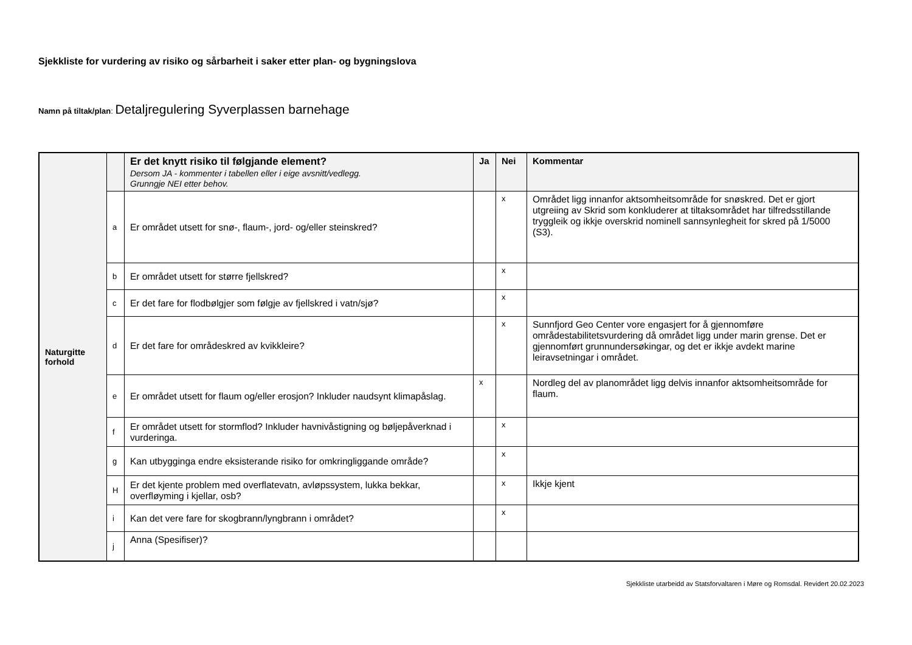Sjekkliste for vurdering av risiko og sårbarheit i saker etter plan- og bygningslova
Namn på tiltak/plan: Detaljregulering Syverplassen barnehage
| Naturgitte forhold | | Er det knytt risiko til følgjande element? Dersom JA - kommenter i tabellen eller i eige avsnitt/vedlegg. Grunngje NEI etter behov. | Ja | Nei | Kommentar |
| | a | Er området utsett for snø-, flaum-, jord- og/eller steinskred? | | x | Området ligg innanfor aktsomheitsområde for snøskred. Det er gjort utgreiing av Skrid som konkluderer at tiltaksområdet har tilfredsstillande tryggleik og ikkje overskrid nominell sannsynlegheit for skred på 1/5000 (S3). |
| | b | Er området utsett for større fjellskred? | | x | |
| | c | Er det fare for flodbølgjer som følgje av fjellskred i vatn/sjø? | | x | |
| | d | Er det fare for områdeskred av kvikkleire? | | x | Sunnfjord Geo Center vore engasjert for å gjennomføre områdestabilitetsvurdering då området ligg under marin grense. Det er gjennomført grunnundersøkingar, og det er ikkje avdekt marine leiravsetningar i området. |
| | e | Er området utsett for flaum og/eller erosjon? Inkluder naudsynt klimapåslag. | x | | Nordleg del av planområdet ligg delvis innanfor aktsomheitsområde for flaum. |
| | f | Er området utsett for stormflod? Inkluder havnivåstigning og bøljepåverknad i vurderinga. | | x | |
| | g | Kan utbygginga endre eksisterande risiko for omkringliggande område? | | x | |
| | H | Er det kjente problem med overflatevatn, avløpssystem, lukka bekkar, overfløyming i kjellar, osb? | | x | Ikkje kjent |
| | i | Kan det vere fare for skogbrann/lyngbrann i området? | | x | |
| | j | Anna (Spesifiser)? | | | |
Sjekkliste utarbeidd av Statsforvaltaren i Møre og Romsdal. Revidert 20.02.2023